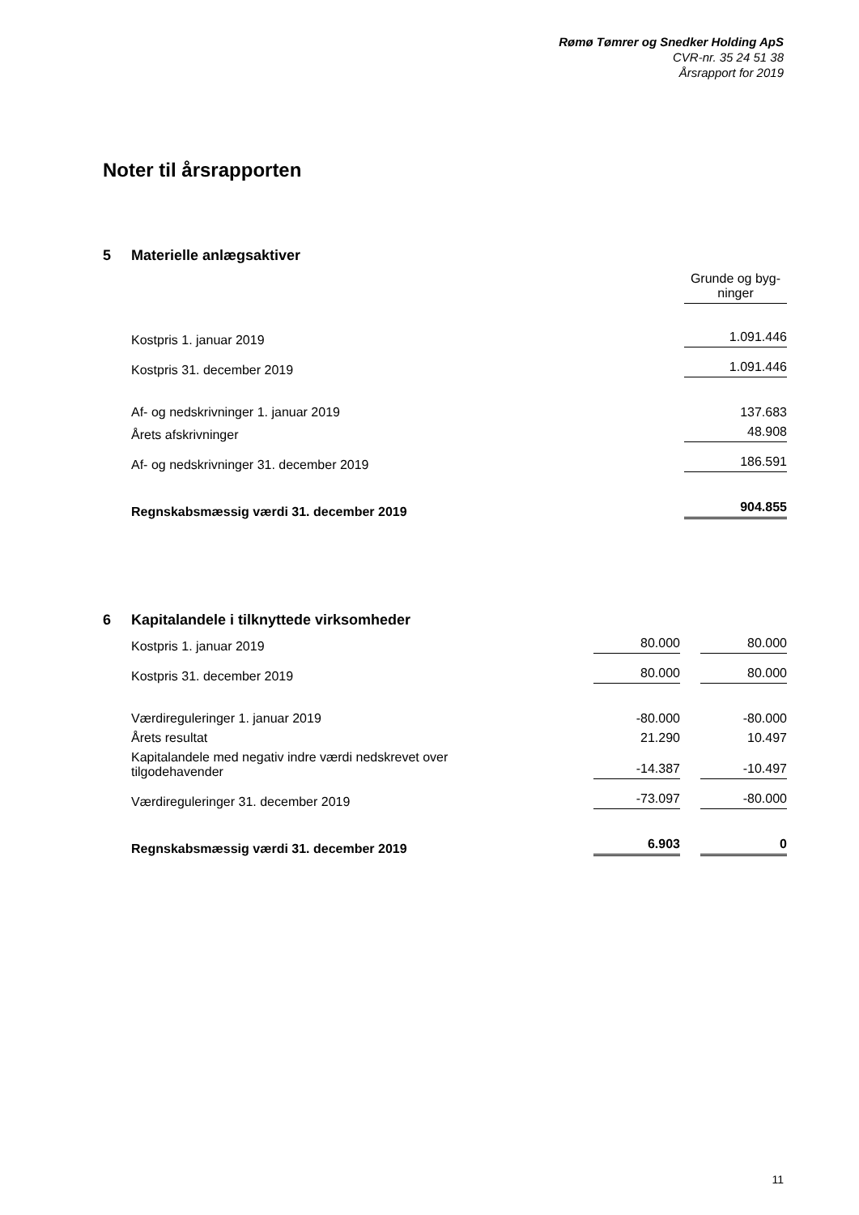Rømø Tømrer og Snedker Holding ApS
CVR-nr. 35 24 51 38
Årsrapport for 2019
Noter til årsrapporten
5 Materielle anlægsaktiver
| | Grunde og byg- ninger |
| Kostpris 1. januar 2019 | 1.091.446 |
| Kostpris 31. december 2019 | 1.091.446 |
| Af- og nedskrivninger 1. januar 2019 | 137.683 |
| Årets afskrivninger | 48.908 |
| Af- og nedskrivninger 31. december 2019 | 186.591 |
| Regnskabsmæssig værdi 31. december 2019 | 904.855 |
6 Kapitalandele i tilknyttede virksomheder
| Kostpris 1. januar 2019 | 80.000 | | 80.000 |
| Kostpris 31. december 2019 | 80.000 | | 80.000 |
| Værdireguleringer 1. januar 2019 | -80.000 | | -80.000 |
| Årets resultat | 21.290 | | 10.497 |
| Kapitalandele med negativ indre værdi nedskrevet over tilgodehavender | -14.387 | | -10.497 |
| Værdireguleringer 31. december 2019 | -73.097 | | -80.000 |
| Regnskabsmæssig værdi 31. december 2019 | 6.903 | | 0 |
11